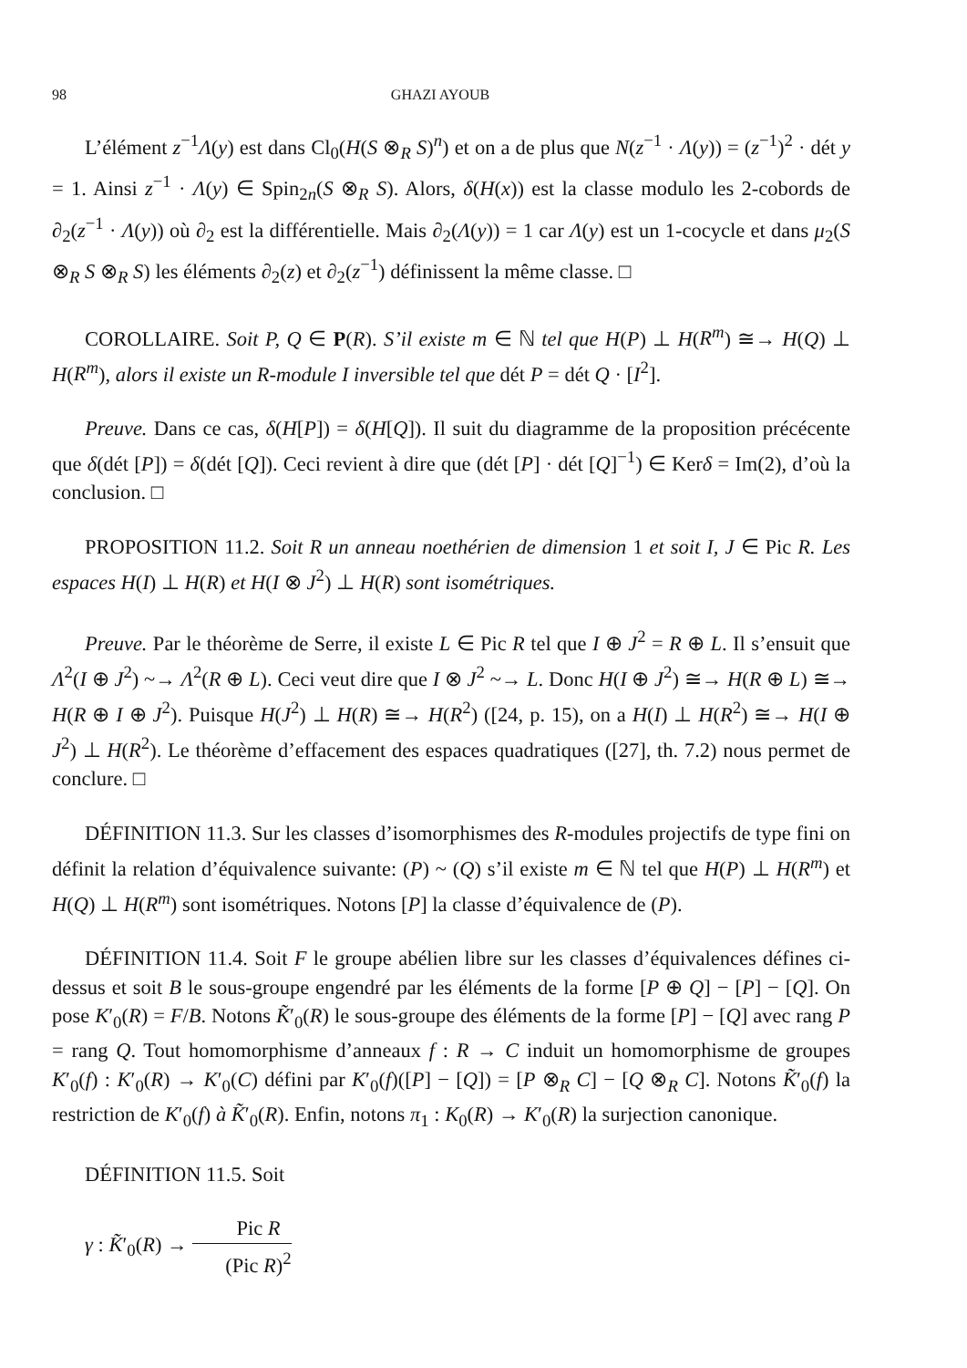98 GHAZI AYOUB
L’élément z<sup>−1</sup>Λ(y) est dans Cl<sub>0</sub>(H(S ⊗<sub>R</sub> S)<sup>n</sup>) et on a de plus que N(z<sup>−1</sup> · Λ(y)) = (z<sup>−1</sup>)<sup>2</sup> · dét y = 1. Ainsi z<sup>−1</sup> · Λ(y) ∈ Spin<sub>2n</sub>(S ⊗<sub>R</sub> S). Alors, δ(H(x)) est la classe modulo les 2-cobords de ∂<sub>2</sub>(z<sup>−1</sup> · Λ(y)) où ∂<sub>2</sub> est la différentielle. Mais ∂<sub>2</sub>(Λ(y)) = 1 car Λ(y) est un 1-cocycle et dans μ<sub>2</sub>(S ⊗<sub>R</sub> S ⊗<sub>R</sub> S) les éléments ∂<sub>2</sub>(z) et ∂<sub>2</sub>(z<sup>−1</sup>) définissent la même classe. □
COROLLAIRE. Soit P, Q ∈ P(R). S’il existe m ∈ ℕ tel que H(P) ⊥ H(R<sup>m</sup>) ≅→ H(Q) ⊥ H(R<sup>m</sup>), alors il existe un R-module I inversible tel que dét P = dét Q · [I<sup>2</sup>].
Preuve. Dans ce cas, δ(H[P]) = δ(H[Q]). Il suit du diagramme de la proposition précécente que δ(dét [P]) = δ(dét [Q]). Ceci revient à dire que (dét [P] · dét [Q]<sup>−1</sup>) ∈ Kerδ = Im(2), d’où la conclusion. □
PROPOSITION 11.2. Soit R un anneau noethérien de dimension 1 et soit I, J ∈ Pic R. Les espaces H(I) ⊥ H(R) et H(I ⊗ J<sup>2</sup>) ⊥ H(R) sont isométriques.
Preuve. Par le théorème de Serre, il existe L ∈ Pic R tel que I ⊕ J<sup>2</sup> = R ⊕ L. Il s’ensuit que Λ<sup>2</sup>(I ⊕ J<sup>2</sup>) ~→ Λ<sup>2</sup>(R ⊕ L). Ceci veut dire que I ⊗ J<sup>2</sup> ~→ L. Donc H(I ⊕ J<sup>2</sup>) ≅→ H(R ⊕ L) ≅→ H(R ⊕ I ⊕ J<sup>2</sup>). Puisque H(J<sup>2</sup>) ⊥ H(R) ≅→ H(R<sup>2</sup>) ([24, p. 15), on a H(I) ⊥ H(R<sup>2</sup>) ≅→ H(I ⊕ J<sup>2</sup>) ⊥ H(R<sup>2</sup>). Le théorème d’effacement des espaces quadratiques ([27], th. 7.2) nous permet de conclure. □
DÉFINITION 11.3. Sur les classes d’isomorphismes des R-modules projectifs de type fini on définit la relation d’équivalence suivante: (P) ~ (Q) s’il existe m ∈ ℕ tel que H(P) ⊥ H(R<sup>m</sup>) et H(Q) ⊥ H(R<sup>m</sup>) sont isométriques. Notons [P] la classe d’équivalence de (P).
DÉFINITION 11.4. Soit F le groupe abélien libre sur les classes d’équivalences défines ci-dessus et soit B le sous-groupe engendré par les éléments de la forme [P ⊕ Q] − [P] − [Q]. On pose K′<sub>0</sub>(R) = F/B. Notons K̃′<sub>0</sub>(R) le sous-groupe des éléments de la forme [P] − [Q] avec rang P = rang Q. Tout homomorphisme d’anneaux f : R → C induit un homomorphisme de groupes K′<sub>0</sub>(f) : K′<sub>0</sub>(R) → K′<sub>0</sub>(C) défini par K′<sub>0</sub>(f)([P] − [Q]) = [P ⊗<sub>R</sub> C] − [Q ⊗<sub>R</sub> C]. Notons K̃′<sub>0</sub>(f) la restriction de K′<sub>0</sub>(f) à K̃′<sub>0</sub>(R). Enfin, notons π<sub>1</sub> : K<sub>0</sub>(R) → K′<sub>0</sub>(R) la surjection canonique.
DÉFINITION 11.5. Soit
γ : K̃′<sub>0</sub>(R) → Pic R (Pic R)<sup>2</sup>